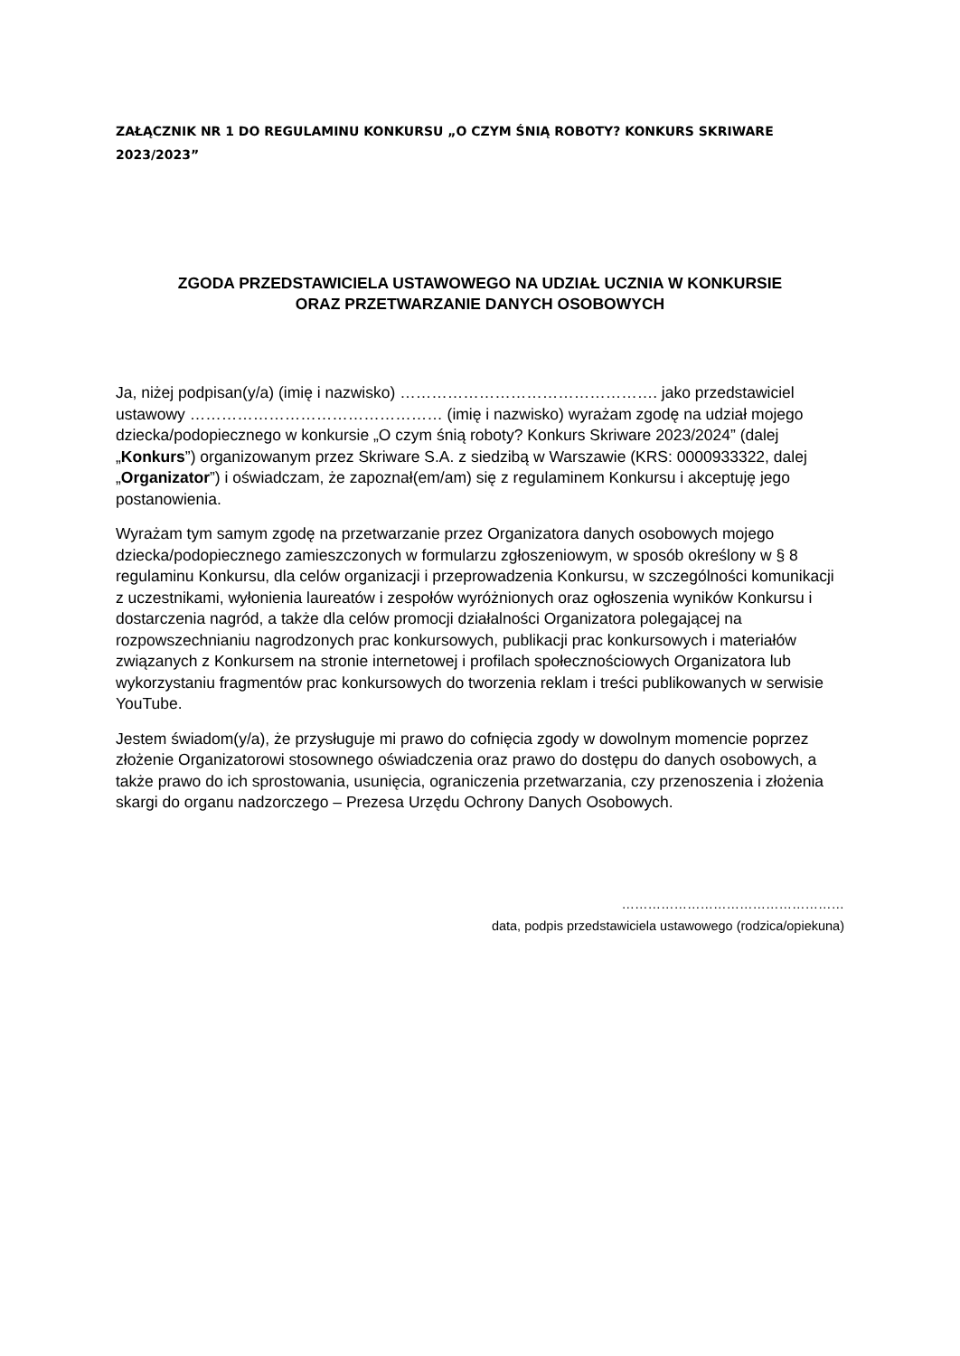ZAŁĄCZNIK NR 1 DO REGULAMINU KONKURSU „O CZYM ŚNIĄ ROBOTY? KONKURS SKRIWARE 2023/2023”
ZGODA PRZEDSTAWICIELA USTAWOWEGO NA UDZIAŁ UCZNIA W KONKURSIE
ORAZ PRZETWARZANIE DANYCH OSOBOWYCH
Ja, niżej podpisan(y/a) (imię i nazwisko) …………………………………………. jako przedstawiciel ustawowy ………………………………………… (imię i nazwisko) wyrażam zgodę na udział mojego dziecka/podopiecznego w konkursie „O czym śnią roboty? Konkurs Skriware 2023/2024” (dalej „Konkurs”) organizowanym przez Skriware S.A. z siedzibą w Warszawie (KRS: 0000933322, dalej „Organizator”) i oświadczam, że zapoznał(em/am) się z regulaminem Konkursu i akceptuję jego postanowienia.
Wyrażam tym samym zgodę na przetwarzanie przez Organizatora danych osobowych mojego dziecka/podopiecznego zamieszczonych w formularzu zgłoszeniowym, w sposób określony w § 8 regulaminu Konkursu, dla celów organizacji i przeprowadzenia Konkursu, w szczególności komunikacji z uczestnikami, wyłonienia laureatów i zespołów wyróżnionych oraz ogłoszenia wyników Konkursu i dostarczenia nagród, a także dla celów promocji działalności Organizatora polegającej na rozpowszechnianiu nagrodzonych prac konkursowych, publikacji prac konkursowych i materiałów związanych z Konkursem na stronie internetowej i profilach społecznościowych Organizatora lub wykorzystaniu fragmentów prac konkursowych do tworzenia reklam i treści publikowanych w serwisie YouTube.
Jestem świadom(y/a), że przysługuje mi prawo do cofnięcia zgody w dowolnym momencie poprzez złożenie Organizatorowi stosownego oświadczenia oraz prawo do dostępu do danych osobowych, a także prawo do ich sprostowania, usunięcia, ograniczenia przetwarzania, czy przenoszenia i złożenia skargi do organu nadzorczego – Prezesa Urzędu Ochrony Danych Osobowych.
……………………………………………
data, podpis przedstawiciela ustawowego (rodzica/opiekuna)